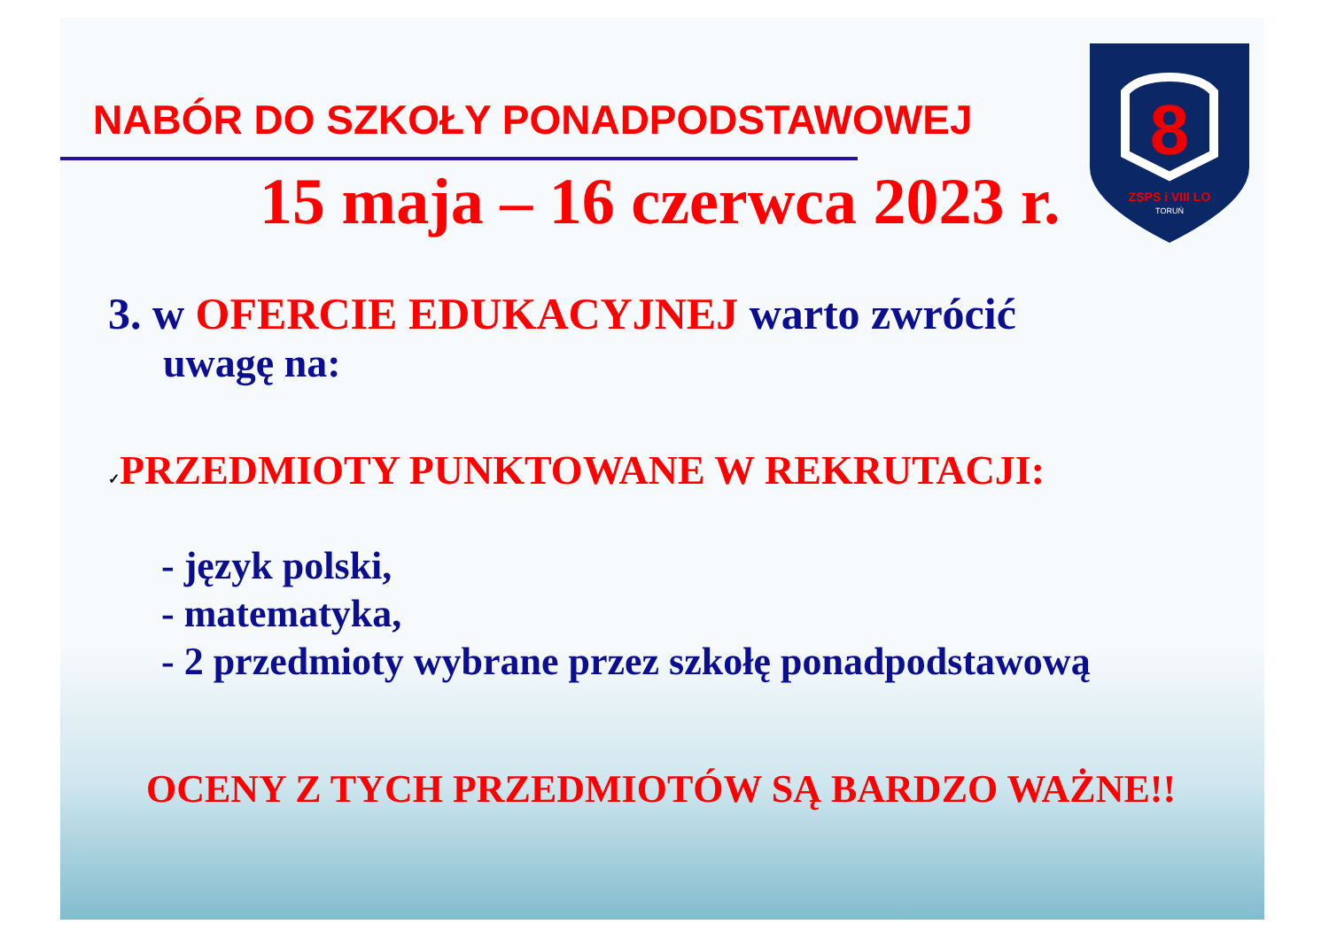NABÓR DO SZKOŁY PONADPODSTAWOWEJ
15 maja – 16 czerwca 2023 r.
8
ZSPS i VIII LO
TORUŃ
3. w OFERCIE EDUKACYJNEJ warto zwrócić
uwagę na:
✓PRZEDMIOTY PUNKTOWANE W REKRUTACJI:
- język polski,
- matematyka,
- 2 przedmioty wybrane przez szkołę ponadpodstawową
OCENY Z TYCH PRZEDMIOTÓW SĄ BARDZO WAŻNE!!